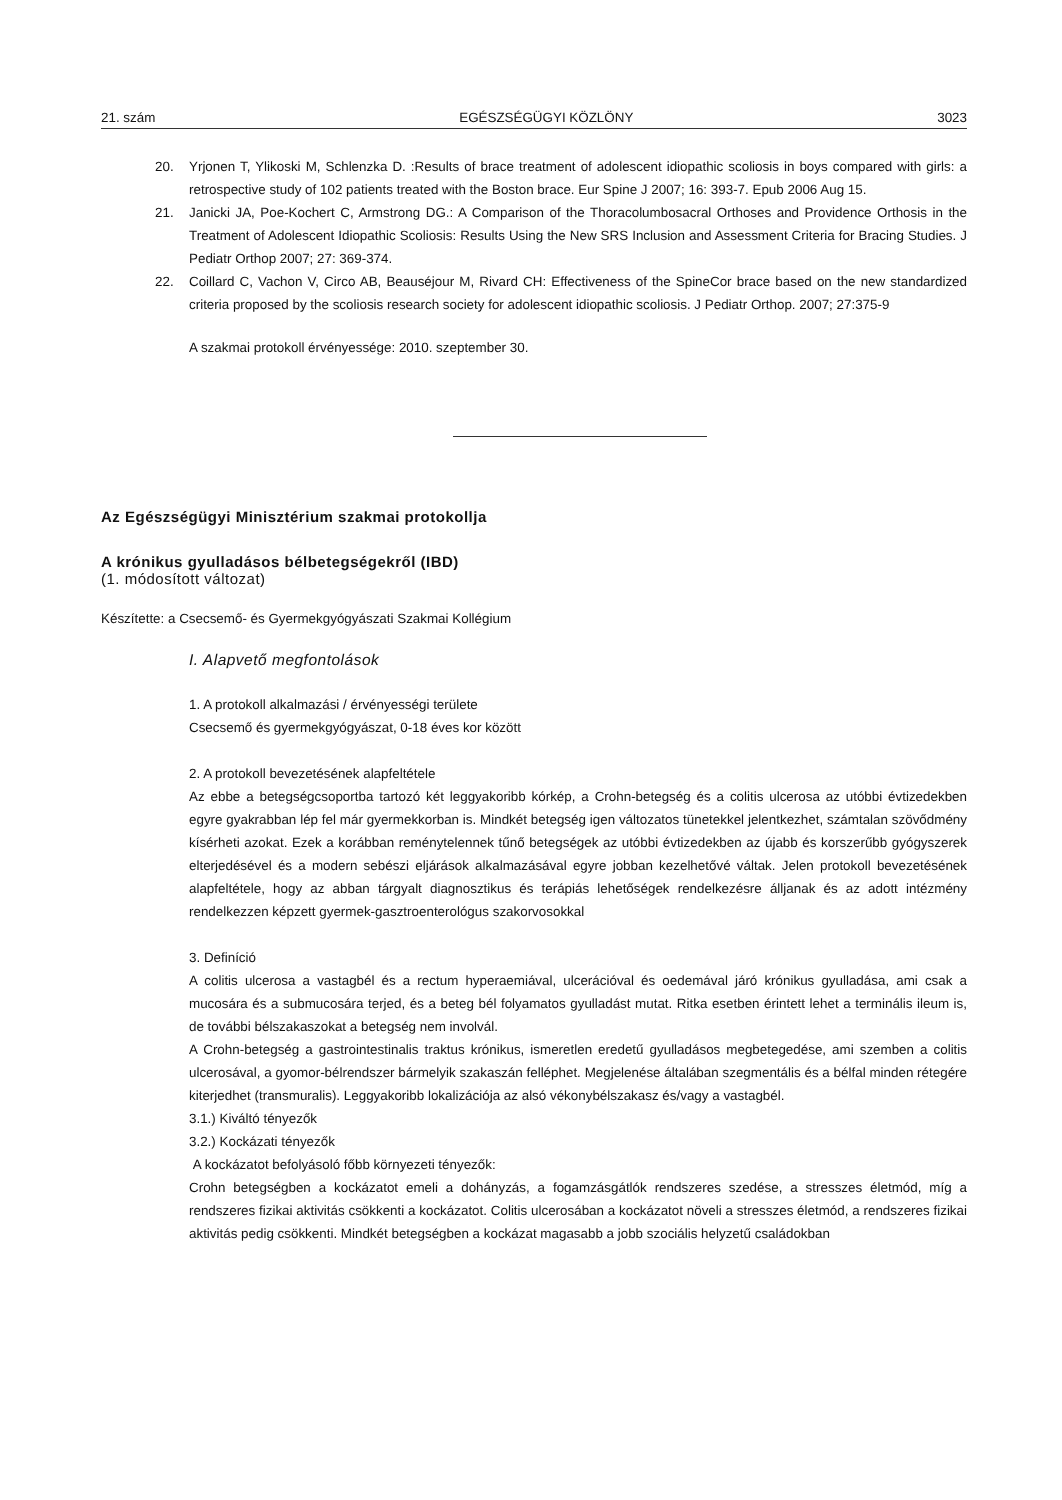21. szám EGÉSZSÉGÜGYI KÖZLÖNY 3023
20. Yrjonen T, Ylikoski M, Schlenzka D. :Results of brace treatment of adolescent idiopathic scoliosis in boys compared with girls: a retrospective study of 102 patients treated with the Boston brace. Eur Spine J 2007; 16: 393-7. Epub 2006 Aug 15.
21. Janicki JA, Poe-Kochert C, Armstrong DG.: A Comparison of the Thoracolumbosacral Orthoses and Providence Orthosis in the Treatment of Adolescent Idiopathic Scoliosis: Results Using the New SRS Inclusion and Assessment Criteria for Bracing Studies. J Pediatr Orthop 2007; 27: 369-374.
22. Coillard C, Vachon V, Circo AB, Beauséjour M, Rivard CH: Effectiveness of the SpineCor brace based on the new standardized criteria proposed by the scoliosis research society for adolescent idiopathic scoliosis. J Pediatr Orthop. 2007; 27:375-9
A szakmai protokoll érvényessége: 2010. szeptember 30.
Az Egészségügyi Minisztérium szakmai protokollja
A krónikus gyulladásos bélbetegségekről (IBD)
(1. módosított változat)
Készítette: a Csecsemő- és Gyermekgyógyászati Szakmai Kollégium
I. Alapvető megfontolások
1. A protokoll alkalmazási / érvényességi területe
Csecsemő és gyermekgyógyászat, 0-18 éves kor között
2. A protokoll bevezetésének alapfeltétele
Az ebbe a betegségcsoportba tartozó két leggyakoribb kórkép, a Crohn-betegség és a colitis ulcerosa az utóbbi évtizedekben egyre gyakrabban lép fel már gyermekkorban is. Mindkét betegség igen változatos tünetekkel jelentkezhet, számtalan szövődmény kísérheti azokat. Ezek a korábban reménytelennek tűnő betegségek az utóbbi évtizedekben az újabb és korszerűbb gyógyszerek elterjedésével és a modern sebészi eljárások alkalmazásával egyre jobban kezelhetővé váltak. Jelen protokoll bevezetésének alapfeltétele, hogy az abban tárgyalt diagnosztikus és terápiás lehetőségek rendelkezésre álljanak és az adott intézmény rendelkezzen képzett gyermek-gasztroenterológus szakorvosokkal
3. Definíció
A colitis ulcerosa a vastagbél és a rectum hyperaemiával, ulcerációval és oedemával járó krónikus gyulladása, ami csak a mucosára és a submucosára terjed, és a beteg bél folyamatos gyulladást mutat. Ritka esetben érintett lehet a terminális ileum is, de további bélszakaszokat a betegség nem involvál.
A Crohn-betegség a gastrointestinalis traktus krónikus, ismeretlen eredetű gyulladásos megbetegedése, ami szemben a colitis ulcerosával, a gyomor-bélrendszer bármelyik szakaszán felléphet. Megjelenése általában szegmentális és a bélfal minden rétegére kiterjedhet (transmuralis). Leggyakoribb lokalizációja az alsó vékonybélszakasz és/vagy a vastagbél.
3.1.) Kiváltó tényezők
3.2.) Kockázati tényezők
A kockázatot befolyásoló főbb környezeti tényezők:
Crohn betegségben a kockázatot emeli a dohányzás, a fogamzásgátlók rendszeres szedése, a stresszes életmód, míg a rendszeres fizikai aktivitás csökkenti a kockázatot. Colitis ulcerosában a kockázatot növeli a stresszes életmód, a rendszeres fizikai aktivitás pedig csökkenti. Mindkét betegségben a kockázat magasabb a jobb szociális helyzetű családokban